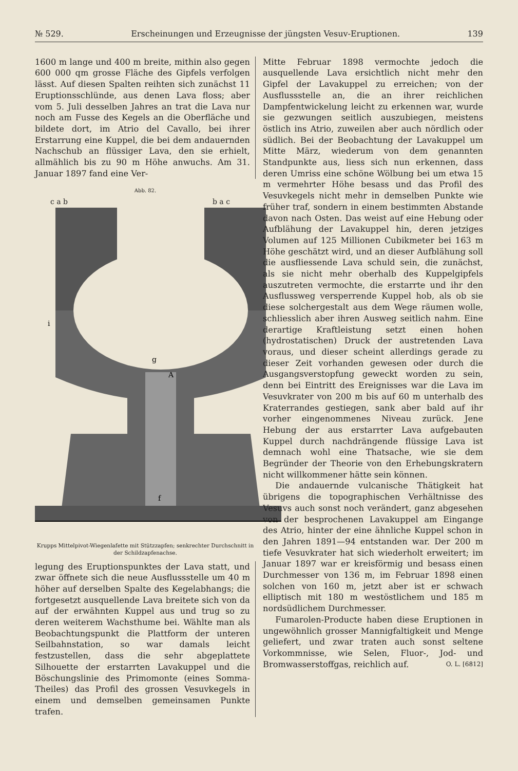№ 529. Erscheinungen und Erzeugnisse der jüngsten Vesuv-Eruptionen. 139
1600 m lange und 400 m breite, mithin also gegen 600 000 qm grosse Fläche des Gipfels verfolgen lässt. Auf diesen Spalten reihten sich zunächst 11 Eruptionsschlünde, aus denen Lava floss; aber vom 5. Juli desselben Jahres an trat die Lava nur noch am Fusse des Kegels an die Oberfläche und bildete dort, im Atrio del Cavallo, bei ihrer Erstarrung eine Kuppel, die bei dem andauernden Nachschub an flüssiger Lava, den sie erhielt, allmählich bis zu 90 m Höhe anwuchs. Am 31. Januar 1897 fand eine Ver-
Abb. 82.
c a b b a c
i
A
g
f
Krupps Mittelpivot-Wiegenlafette mit Stützzapfen; senkrechter Durchschnitt in der Schildzapfenachse.
legung des Eruptionspunktes der Lava statt, und zwar öffnete sich die neue Ausflussstelle um 40 m höher auf derselben Spalte des Kegelabhangs; die fortgesetzt ausquellende Lava breitete sich von da auf der erwähnten Kuppel aus und trug so zu deren weiterem Wachsthume bei. Wählte man als Beobachtungspunkt die Plattform der unteren Seilbahnstation, so war damals leicht festzustellen, dass die sehr abgeplattete Silhouette der erstarrten Lavakuppel und die Böschungslinie des Primomonte (eines Somma-Theiles) das Profil des grossen Vesuvkegels in einem und demselben gemeinsamen Punkte trafen.
Mitte Februar 1898 vermochte jedoch die ausquellende Lava ersichtlich nicht mehr den Gipfel der Lavakuppel zu erreichen; von der Ausflussstelle an, die an ihrer reichlichen Dampfentwickelung leicht zu erkennen war, wurde sie gezwungen seitlich auszubiegen, meistens östlich ins Atrio, zuweilen aber auch nördlich oder südlich. Bei der Beobachtung der Lavakuppel um Mitte März, wiederum von dem genannten Standpunkte aus, liess sich nun erkennen, dass deren Umriss eine schöne Wölbung bei um etwa 15 m vermehrter Höhe besass und das Profil des Vesuvkegels nicht mehr in demselben Punkte wie früher traf, sondern in einem bestimmten Abstande davon nach Osten. Das weist auf eine Hebung oder Aufblähung der Lavakuppel hin, deren jetziges Volumen auf 125 Millionen Cubikmeter bei 163 m Höhe geschätzt wird, und an dieser Aufblähung soll die ausfliessende Lava schuld sein, die zunächst, als sie nicht mehr oberhalb des Kuppelgipfels auszutreten vermochte, die erstarrte und ihr den Ausflussweg versperrende Kuppel hob, als ob sie diese solchergestalt aus dem Wege räumen wolle, schliesslich aber ihren Ausweg seitlich nahm. Eine derartige Kraftleistung setzt einen hohen (hydrostatischen) Druck der austretenden Lava voraus, und dieser scheint allerdings gerade zu dieser Zeit vorhanden gewesen oder durch die Ausgangsverstopfung geweckt worden zu sein, denn bei Eintritt des Ereignisses war die Lava im Vesuvkrater von 200 m bis auf 60 m unterhalb des Kraterrandes gestiegen, sank aber bald auf ihr vorher eingenommenes Niveau zurück. Jene Hebung der aus erstarrter Lava aufgebauten Kuppel durch nachdrängende flüssige Lava ist demnach wohl eine Thatsache, wie sie dem Begründer der Theorie von den Erhebungskratern nicht willkommener hätte sein können.
Die andauernde vulcanische Thätigkeit hat übrigens die topographischen Verhältnisse des Vesuvs auch sonst noch verändert, ganz abgesehen von der besprochenen Lavakuppel am Eingange des Atrio, hinter der eine ähnliche Kuppel schon in den Jahren 1891—94 entstanden war. Der 200 m tiefe Vesuvkrater hat sich wiederholt erweitert; im Januar 1897 war er kreisförmig und besass einen Durchmesser von 136 m, im Februar 1898 einen solchen von 160 m, jetzt aber ist er schwach elliptisch mit 180 m westöstlichem und 185 m nordsüdlichem Durchmesser.
Fumarolen-Producte haben diese Eruptionen in ungewöhnlich grosser Mannigfaltigkeit und Menge geliefert, und zwar traten auch sonst seltene Vorkommnisse, wie Selen, Fluor-, Jod- und Bromwasserstoffgas, reichlich auf. O. L. [6812]